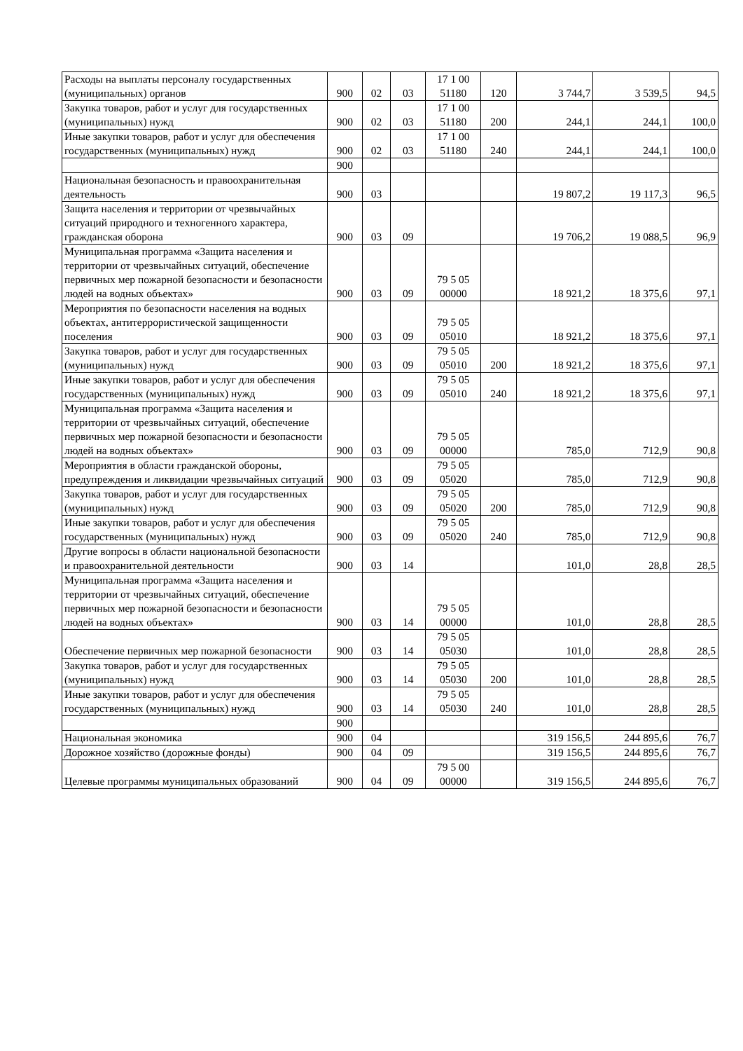| Расходы на выплаты персоналу государственных (муниципальных) органов | 900 | 02 | 03 | 17 1 00 51180 | 120 | 3 744,7 | 3 539,5 | 94,5 |
| Закупка товаров, работ и услуг для государственных (муниципальных) нужд | 900 | 02 | 03 | 17 1 00 51180 | 200 | 244,1 | 244,1 | 100,0 |
| Иные закупки товаров, работ и услуг для обеспечения государственных (муниципальных) нужд | 900 | 02 | 03 | 17 1 00 51180 | 240 | 244,1 | 244,1 | 100,0 |
| | 900 | | | | | | | |
| Национальная безопасность и правоохранительная деятельность | 900 | 03 | | | | 19 807,2 | 19 117,3 | 96,5 |
| Защита населения и территории от чрезвычайных ситуаций природного и техногенного характера, гражданская оборона | 900 | 03 | 09 | | | 19 706,2 | 19 088,5 | 96,9 |
| Муниципальная программа «Защита населения и территории от чрезвычайных ситуаций, обеспечение первичных мер пожарной безопасности и безопасности людей на водных объектах» | 900 | 03 | 09 | 79 5 05 00000 | | 18 921,2 | 18 375,6 | 97,1 |
| Мероприятия по безопасности населения на водных объектах, антитеррористической защищенности поселения | 900 | 03 | 09 | 79 5 05 05010 | | 18 921,2 | 18 375,6 | 97,1 |
| Закупка товаров, работ и услуг для государственных (муниципальных) нужд | 900 | 03 | 09 | 79 5 05 05010 | 200 | 18 921,2 | 18 375,6 | 97,1 |
| Иные закупки товаров, работ и услуг для обеспечения государственных (муниципальных) нужд | 900 | 03 | 09 | 79 5 05 05010 | 240 | 18 921,2 | 18 375,6 | 97,1 |
| Муниципальная программа «Защита населения и территории от чрезвычайных ситуаций, обеспечение первичных мер пожарной безопасности и безопасности людей на водных объектах» | 900 | 03 | 09 | 79 5 05 00000 | | 785,0 | 712,9 | 90,8 |
| Мероприятия в области гражданской обороны, предупреждения и ликвидации чрезвычайных ситуаций | 900 | 03 | 09 | 79 5 05 05020 | | 785,0 | 712,9 | 90,8 |
| Закупка товаров, работ и услуг для государственных (муниципальных) нужд | 900 | 03 | 09 | 79 5 05 05020 | 200 | 785,0 | 712,9 | 90,8 |
| Иные закупки товаров, работ и услуг для обеспечения государственных (муниципальных) нужд | 900 | 03 | 09 | 79 5 05 05020 | 240 | 785,0 | 712,9 | 90,8 |
| Другие вопросы в области национальной безопасности и правоохранительной деятельности | 900 | 03 | 14 | | | 101,0 | 28,8 | 28,5 |
| Муниципальная программа «Защита населения и территории от чрезвычайных ситуаций, обеспечение первичных мер пожарной безопасности и безопасности людей на водных объектах» | 900 | 03 | 14 | 79 5 05 00000 | | 101,0 | 28,8 | 28,5 |
| Обеспечение первичных мер пожарной безопасности | 900 | 03 | 14 | 79 5 05 05030 | | 101,0 | 28,8 | 28,5 |
| Закупка товаров, работ и услуг для государственных (муниципальных) нужд | 900 | 03 | 14 | 79 5 05 05030 | 200 | 101,0 | 28,8 | 28,5 |
| Иные закупки товаров, работ и услуг для обеспечения государственных (муниципальных) нужд | 900 | 03 | 14 | 79 5 05 05030 | 240 | 101,0 | 28,8 | 28,5 |
| | 900 | | | | | | | |
| Национальная экономика | 900 | 04 | | | | 319 156,5 | 244 895,6 | 76,7 |
| Дорожное хозяйство (дорожные фонды) | 900 | 04 | 09 | | | 319 156,5 | 244 895,6 | 76,7 |
| Целевые программы муниципальных образований | 900 | 04 | 09 | 79 5 00 00000 | | 319 156,5 | 244 895,6 | 76,7 |